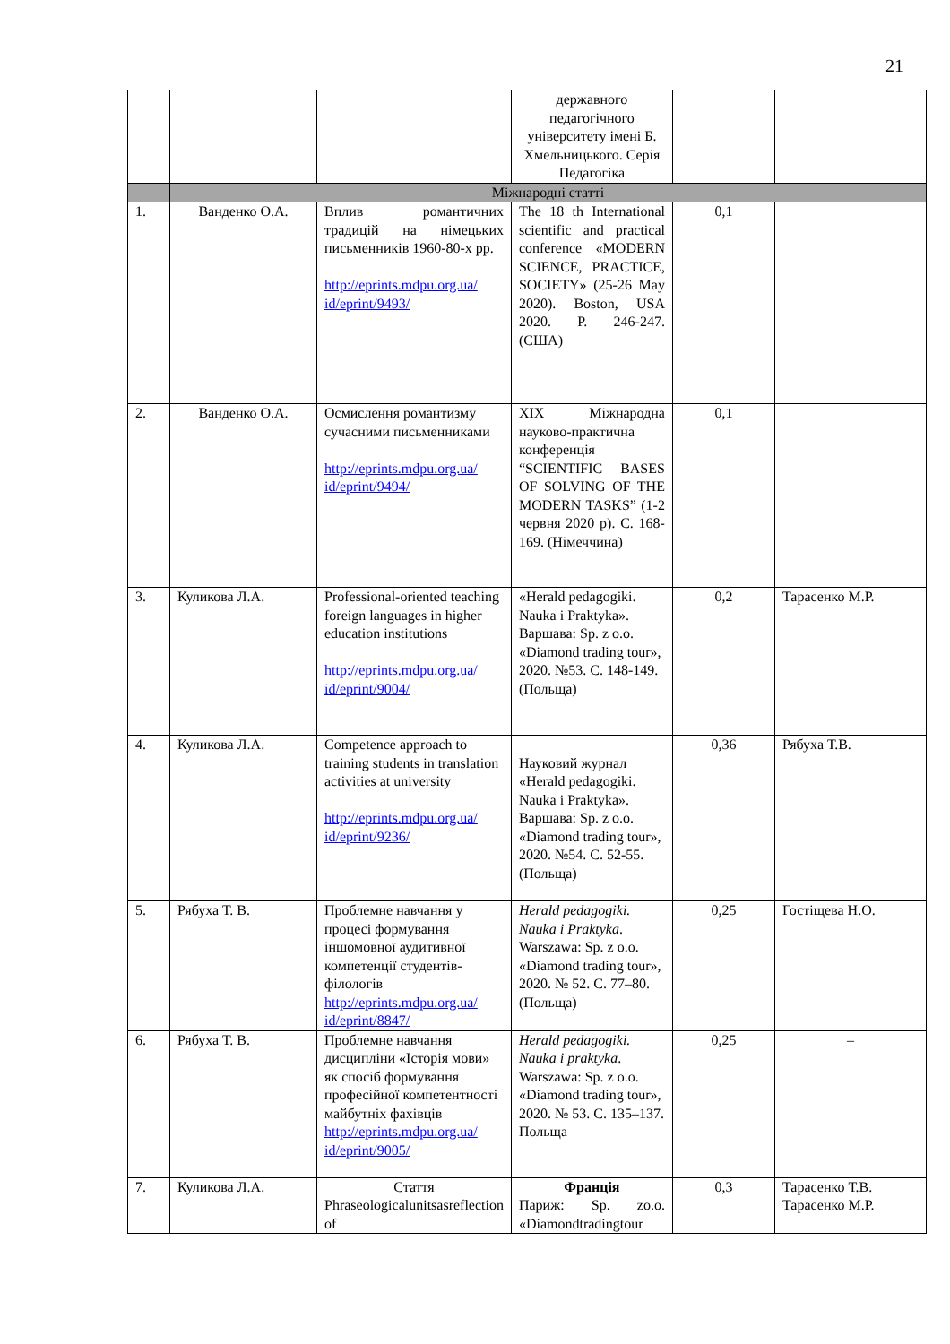21
| | | | державного педагогічного університету імені Б. Хмельницького. Серія Педагогіка | | |
| | Міжнародні статті | | | | |
| 1. | Ванденко О.А. | Вплив романтичних традицій на німецьких письменників 1960-80-х рр. http://eprints.mdpu.org.ua/ id/eprint/9493/ | The 18 th International scientific and practical conference «MODERN SCIENCE, PRACTICE, SOCIETY» (25-26 May 2020). Boston, USA 2020. P. 246-247. (США) | 0,1 | |
| 2. | Ванденко О.А. | Осмислення романтизму сучасними письменниками http://eprints.mdpu.org.ua/ id/eprint/9494/ | XIX Міжнародна науково-практична конференція “SCIENTIFIC BASES OF SOLVING OF THE MODERN TASKS” (1-2 червня 2020 р). С. 168-169. (Німеччина) | 0,1 | |
| 3. | Куликова Л.А. | Professional-oriented teaching foreign languages in higher education institutions http://eprints.mdpu.org.ua/ id/eprint/9004/ | «Herald pedagogiki. Nauka i Praktyka». Варшава: Sp. z o.o. «Diamond trading tour», 2020. №53. С. 148-149. (Польща) | 0,2 | Тарасенко М.Р. |
| 4. | Куликова Л.А. | Competence approach to training students in translation activities at university http://eprints.mdpu.org.ua/ id/eprint/9236/ | Науковий журнал «Herald pedagogiki. Nauka i Praktyka». Варшава: Sp. z o.o. «Diamond trading tour», 2020. №54. С. 52-55. (Польща) | 0,36 | Рябуха Т.В. |
| 5. | Рябуха Т. В. | Проблемне навчання у процесі формування іншомовної аудитивної компетенції студентів-філологів http://eprints.mdpu.org.ua/ id/eprint/8847/ | Herald pedagogiki. Nauka i Praktyka . Warszawa: Sp. z o.o. «Diamond trading tour», 2020. № 52. С. 77–80. (Польща) | 0,25 | Гостіщева Н.О. |
| 6. | Рябуха Т. В. | Проблемне навчання дисципліни «Історія мови» як спосіб формування професійної компетентності майбутніх фахівців http://eprints.mdpu.org.ua/ id/eprint/9005/ | Herald pedagogiki. Nauka i praktyka . Warszawa: Sp. z o.o. «Diamond trading tour», 2020. № 53. С. 135–137. Польща | 0,25 | – |
| 7. | Куликова Л.А. | Стаття Phraseologicalunitsasreflection of | Франція Париж: Sp. zo.o. «Diamondtradingtour | 0,3 | Тарасенко Т.В. Тарасенко М.Р. |